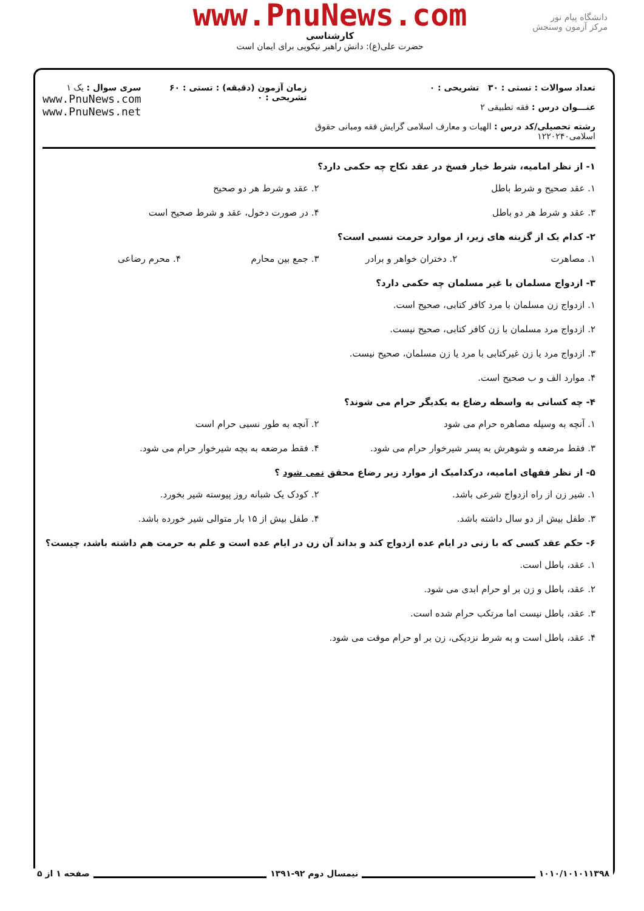دانشگاه پیام نور
مرکز آزمون وسنجش
www.PnuNews.com
کارشناسی
حضرت علی(ع): دانش راهبر نیکویی برای ایمان است
تعداد سوالات : تستی : ۳۰ تشریحی : ۰
عنـــوان درس : فقه تطبیقی ۲
رشته تحصیلی/کد درس : الهیات و معارف اسلامی گرایش فقه ومبانی حقوق اسلامی۱۲۲۰۲۴۰
زمان آزمون (دقیقه) : تستی : ۶۰ تشریحی : ۰
سری سوال : یک ۱
www.PnuNews.com
www.PnuNews.net
۱- از نظر امامیه، شرط خیار فسخ در عقد نکاح چه حکمی دارد؟
۱. عقد صحیح و شرط باطل ۲. عقد و شرط هر دو صحیح
۳. عقد و شرط هر دو باطل ۴. در صورت دخول، عقد و شرط صحیح است
۲- کدام یک از گزینه های زیر، از موارد حرمت نسبی است؟
۱. مصاهرت ۲. دختران خواهر و برادر ۳. جمع بین محارم ۴. محرم رضاعی
۳- ازدواج مسلمان با غیر مسلمان چه حکمی دارد؟
۱. ازدواج زن مسلمان با مرد کافر کتابی، صحیح است.
۲. ازدواج مرد مسلمان با زن کافر کتابی، صحیح نیست.
۳. ازدواج مرد یا زن غیرکتابی با مرد یا زن مسلمان، صحیح نیست.
۴. موارد الف و ب صحیح است.
۴- چه کسانی به واسطه رضاع به یکدیگر حرام می شوند؟
۱. آنچه به وسیله مصاهره حرام می شود
۲. آنچه به طور نسبی حرام است
۳. فقط مرضعه و شوهرش به پسر شیرخوار حرام می شود.
۴. فقط مرضعه به بچه شیرخوار حرام می شود.
۵- از نظر فقهای امامیه، درکدامیک از موارد زیر رضاع محقق نمی شود ؟
۱. شیر زن از راه ازدواج شرعی باشد.
۲. کودک یک شبانه روز پیوسته شیر بخورد.
۳. طفل بیش از دو سال داشته باشد.
۴. طفل بیش از ۱۵ بار متوالی شیر خورده باشد.
۶- حکم عقد کسی که با زنی در ایام عده ازدواج کند و بداند آن زن در ایام عده است و علم به حرمت هم داشته باشد، چیست؟
۱. عقد، باطل است.
۲. عقد، باطل و زن بر او حرام ابدی می شود.
۳. عقد، باطل نیست اما مرتکب حرام شده است.
۴. عقد، باطل است و به شرط نزدیکی، زن بر او حرام موقت می شود.
۱۰۱۰/۱۰۱۰۱۱۳۹۸ نیمسال دوم ۹۲-۱۳۹۱ صفحه ۱ از ۵